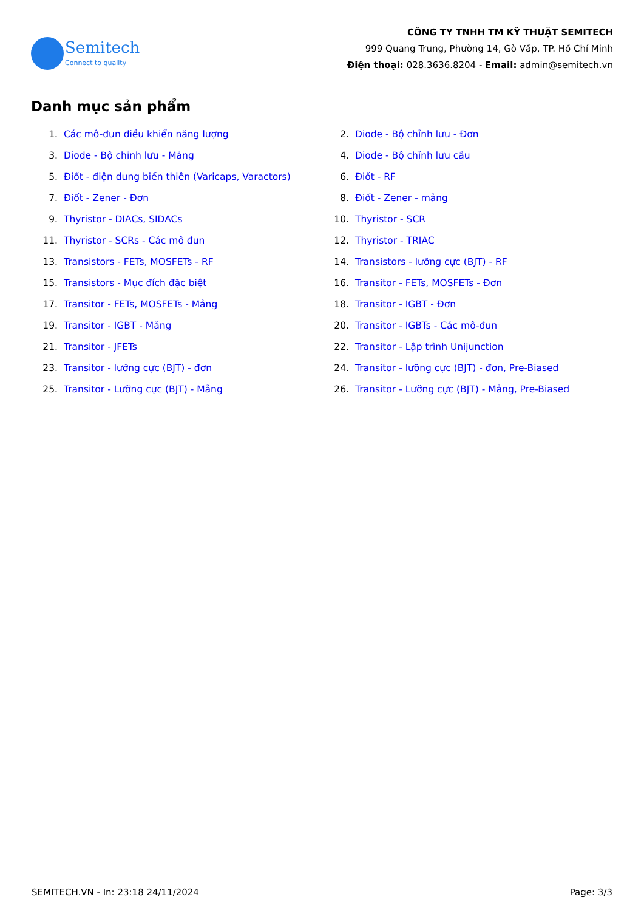Semitech
Connect to quality
CÔNG TY TNHH TM KỸ THUẬT SEMITECH
999 Quang Trung, Phường 14, Gò Vấp, TP. Hồ Chí Minh
Điện thoại: 028.3636.8204 - Email: admin@semitech.vn
Danh mục sản phẩm
1. Các mô-đun điều khiển năng lượng
2. Diode - Bộ chỉnh lưu - Đơn
3. Diode - Bộ chỉnh lưu - Mảng
4. Diode - Bộ chỉnh lưu cầu
5. Điốt - điện dung biến thiên (Varicaps, Varactors)
6. Điốt - RF
7. Điốt - Zener - Đơn
8. Điốt - Zener - mảng
9. Thyristor - DIACs, SIDACs
10. Thyristor - SCR
11. Thyristor - SCRs - Các mô đun
12. Thyristor - TRIAC
13. Transistors - FETs, MOSFETs - RF
14. Transistors - lưỡng cực (BJT) - RF
15. Transistors - Mục đích đặc biệt
16. Transitor - FETs, MOSFETs - Đơn
17. Transitor - FETs, MOSFETs - Mảng
18. Transitor - IGBT - Đơn
19. Transitor - IGBT - Mảng
20. Transitor - IGBTs - Các mô-đun
21. Transitor - JFETs
22. Transitor - Lập trình Unijunction
23. Transitor - lưỡng cực (BJT) - đơn
24. Transitor - lưỡng cực (BJT) - đơn, Pre-Biased
25. Transitor - Lưỡng cực (BJT) - Mảng
26. Transitor - Lưỡng cực (BJT) - Mảng, Pre-Biased
SEMITECH.VN - In: 23:18 24/11/2024 Page: 3/3